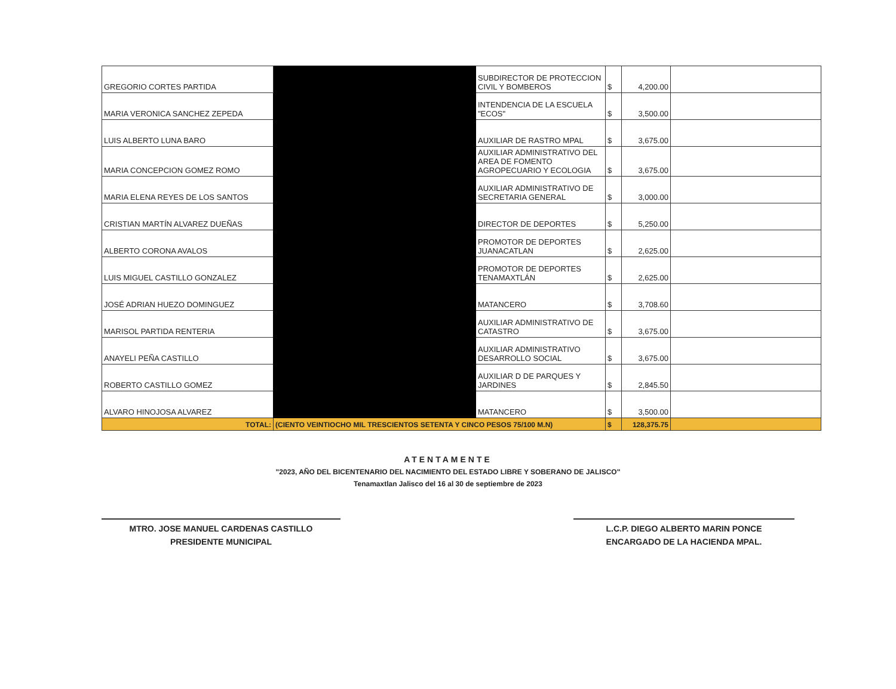| GREGORIO CORTES PARTIDA | | SUBDIRECTOR DE PROTECCION CIVIL Y BOMBEROS | $ | 4,200.00 | |
| MARIA VERONICA SANCHEZ ZEPEDA | | INTENDENCIA DE LA ESCUELA "ECOS" | $ | 3,500.00 | |
| LUIS ALBERTO LUNA BARO | | AUXILIAR DE RASTRO MPAL | $ | 3,675.00 | |
| MARIA CONCEPCION GOMEZ ROMO | | AUXILIAR ADMINISTRATIVO DEL AREA DE FOMENTO AGROPECUARIO Y ECOLOGIA | $ | 3,675.00 | |
| MARIA ELENA REYES DE LOS SANTOS | | AUXILIAR ADMINISTRATIVO DE SECRETARIA GENERAL | $ | 3,000.00 | |
| CRISTIAN MARTÍN ALVAREZ DUEÑAS | | DIRECTOR DE DEPORTES | $ | 5,250.00 | |
| ALBERTO CORONA AVALOS | | PROMOTOR DE DEPORTES JUANACATLAN | $ | 2,625.00 | |
| LUIS MIGUEL CASTILLO GONZALEZ | | PROMOTOR DE DEPORTES TENAMAXTLÁN | $ | 2,625.00 | |
| JOSÉ ADRIAN HUEZO DOMINGUEZ | | MATANCERO | $ | 3,708.60 | |
| MARISOL PARTIDA RENTERIA | | AUXILIAR ADMINISTRATIVO DE CATASTRO | $ | 3,675.00 | |
| ANAYELI PEÑA CASTILLO | | AUXILIAR ADMINISTRATIVO DESARROLLO SOCIAL | $ | 3,675.00 | |
| ROBERTO CASTILLO GOMEZ | | AUXILIAR D DE PARQUES Y JARDINES | $ | 2,845.50 | |
| ALVARO HINOJOSA ALVAREZ | | MATANCERO | $ | 3,500.00 | |
| TOTAL: | (CIENTO VEINTIOCHO MIL TRESCIENTOS SETENTA Y CINCO PESOS 75/100 M.N) | | $ | 128,375.75 | |
ATENTAMENTE
"2023, AÑO DEL BICENTENARIO DEL NACIMIENTO DEL ESTADO LIBRE Y SOBERANO DE JALISCO"
Tenamaxtlan Jalisco del 16 al 30 de septiembre de 2023
MTRO. JOSE MANUEL CARDENAS CASTILLO
PRESIDENTE MUNICIPAL
L.C.P. DIEGO ALBERTO MARIN PONCE
ENCARGADO DE LA HACIENDA MPAL.